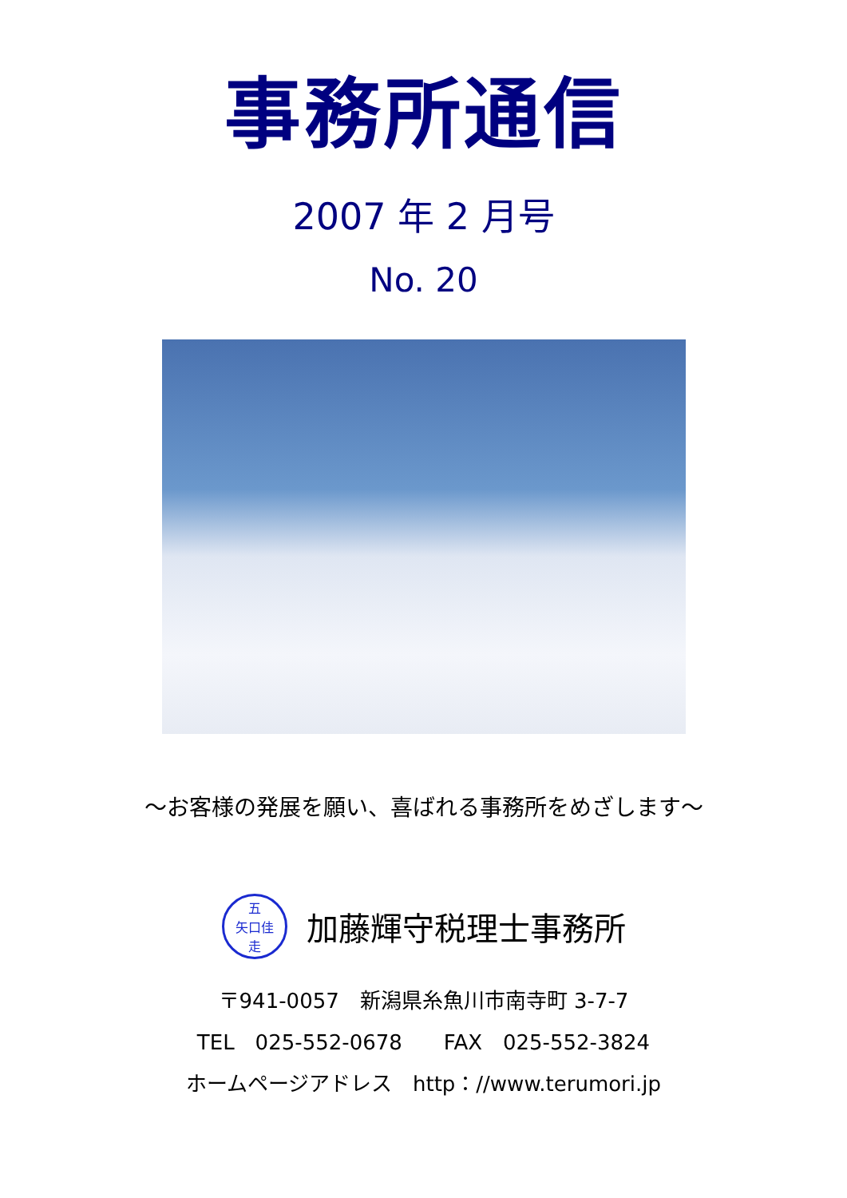事務所通信
2007 年 2 月号
No. 20
～お客様の発展を願い、喜ばれる事務所をめざします～
五
矢口佳
走
加藤輝守税理士事務所
〒941-0057　新潟県糸魚川市南寺町 3-7-7
TEL　025-552-0678　　FAX　025-552-3824
ホームページアドレス　http：//www.terumori.jp